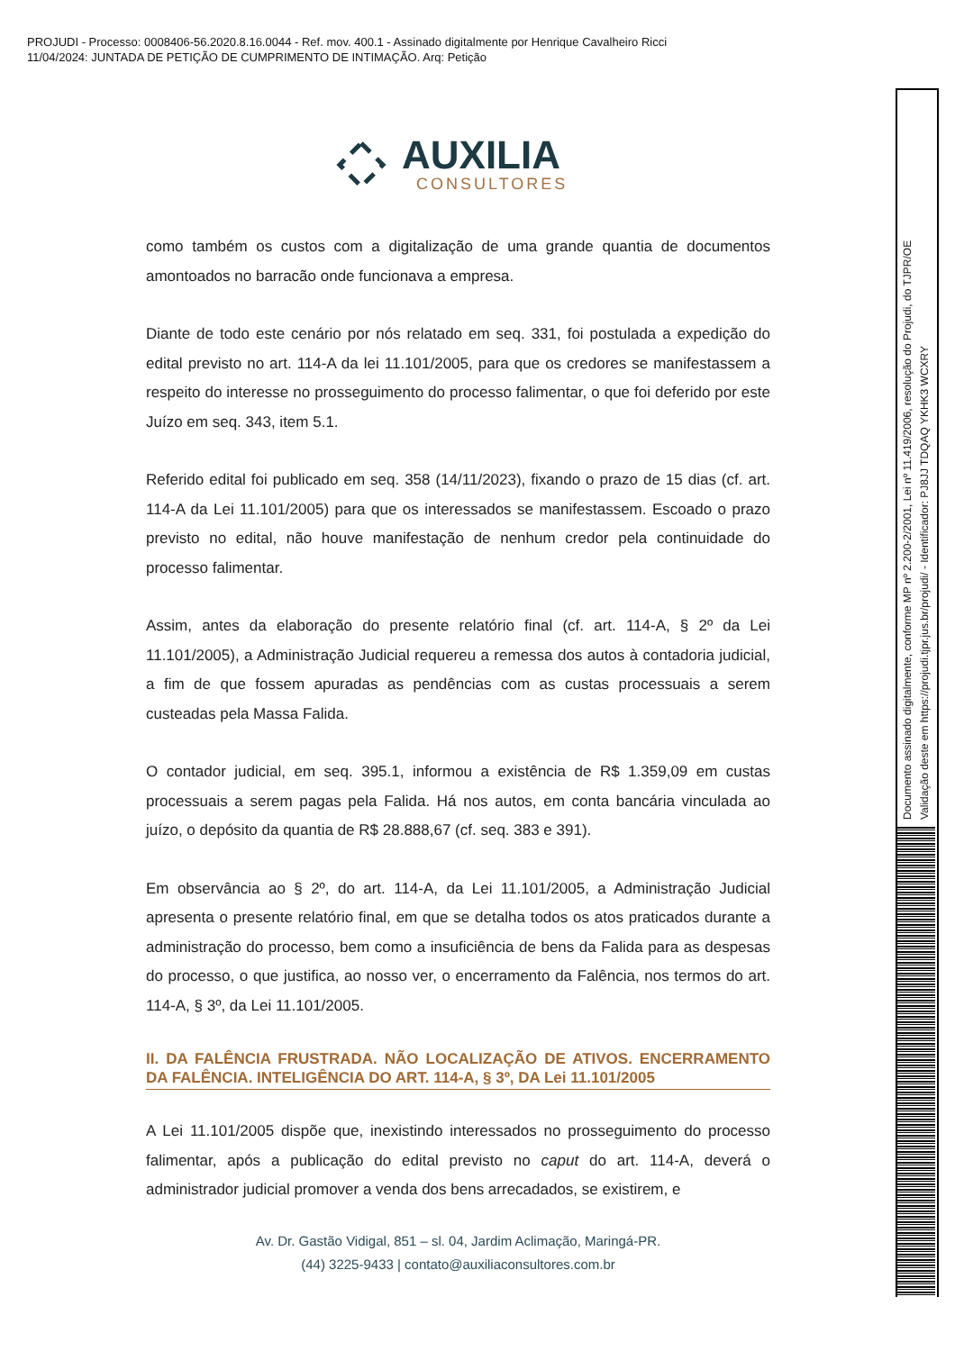PROJUDI - Processo: 0008406-56.2020.8.16.0044 - Ref. mov. 400.1 - Assinado digitalmente por Henrique Cavalheiro Ricci
11/04/2024: JUNTADA DE PETIÇÃO DE CUMPRIMENTO DE INTIMAÇÃO. Arq: Petição
Documento assinado digitalmente, conforme MP nº 2.200-2/2001, Lei nº 11.419/2006, resolução do Projudi, do TJPR/OE
Validação deste em https://projudi.tjpr.jus.br/projudi/ - Identificador: PJ8JJ TDQAQ YKHK3 WCXRY
AUXILIA
CONSULTORES
como também os custos com a digitalização de uma grande quantia de documentos amontoados no barracão onde funcionava a empresa.
Diante de todo este cenário por nós relatado em seq. 331, foi postulada a expedição do edital previsto no art. 114-A da lei 11.101/2005, para que os credores se manifestassem a respeito do interesse no prosseguimento do processo falimentar, o que foi deferido por este Juízo em seq. 343, item 5.1.
Referido edital foi publicado em seq. 358 (14/11/2023), fixando o prazo de 15 dias (cf. art. 114-A da Lei 11.101/2005) para que os interessados se manifestassem. Escoado o prazo previsto no edital, não houve manifestação de nenhum credor pela continuidade do processo falimentar.
Assim, antes da elaboração do presente relatório final (cf. art. 114-A, § 2º da Lei 11.101/2005), a Administração Judicial requereu a remessa dos autos à contadoria judicial, a fim de que fossem apuradas as pendências com as custas processuais a serem custeadas pela Massa Falida.
O contador judicial, em seq. 395.1, informou a existência de R$ 1.359,09 em custas processuais a serem pagas pela Falida. Há nos autos, em conta bancária vinculada ao juízo, o depósito da quantia de R$ 28.888,67 (cf. seq. 383 e 391).
Em observância ao § 2º, do art. 114-A, da Lei 11.101/2005, a Administração Judicial apresenta o presente relatório final, em que se detalha todos os atos praticados durante a administração do processo, bem como a insuficiência de bens da Falida para as despesas do processo, o que justifica, ao nosso ver, o encerramento da Falência, nos termos do art. 114-A, § 3º, da Lei 11.101/2005.
II. DA FALÊNCIA FRUSTRADA. NÃO LOCALIZAÇÃO DE ATIVOS. ENCERRAMENTO DA FALÊNCIA. INTELIGÊNCIA DO ART. 114-A, § 3º, DA Lei 11.101/2005
A Lei 11.101/2005 dispõe que, inexistindo interessados no prosseguimento do processo falimentar, após a publicação do edital previsto no caput do art. 114-A, deverá o administrador judicial promover a venda dos bens arrecadados, se existirem, e
Av. Dr. Gastão Vidigal, 851 – sl. 04, Jardim Aclimação, Maringá-PR.
(44) 3225-9433 | contato@auxiliaconsultores.com.br